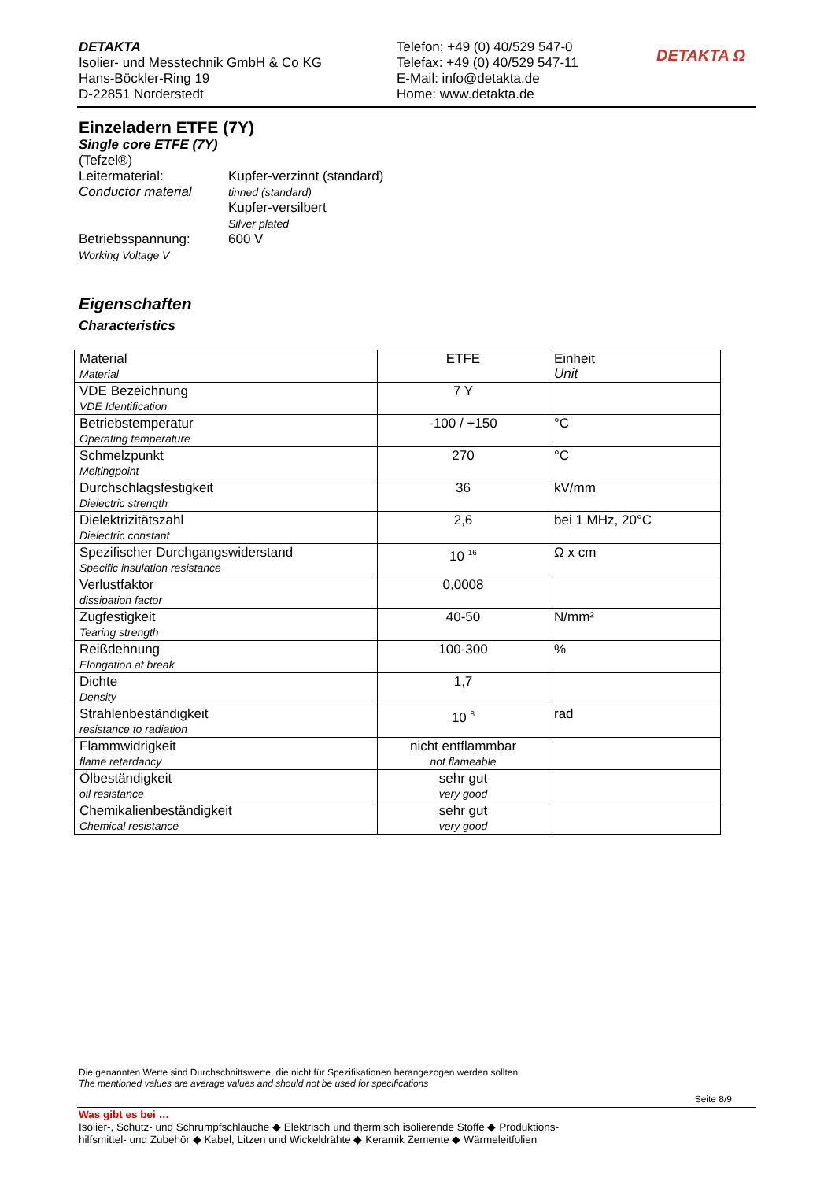DETAKTA
Isolier- und Messtechnik GmbH & Co KG
Hans-Böckler-Ring 19
D-22851 Norderstedt
Telefon: +49 (0) 40/529 547-0
Telefax: +49 (0) 40/529 547-11
E-Mail: info@detakta.de
Home: www.detakta.de
DETAKTA Ω
Einzeladern ETFE (7Y)
Single core ETFE (7Y)
(Tefzel®)
Leitermaterial:
Conductor material
Kupfer-verzinnt (standard)
tinned (standard)
Kupfer-versilbert
Silver plated
Betriebsspannung:
Working Voltage V
600 V
Eigenschaften
Characteristics
| Material Material | ETFE | Einheit Unit |
| VDE Bezeichnung VDE Identification | 7 Y | |
| Betriebstemperatur Operating temperature | -100 / +150 | °C |
| Schmelzpunkt Meltingpoint | 270 | °C |
| Durchschlagsfestigkeit Dielectric strength | 36 | kV/mm |
| Dielektrizitätszahl Dielectric constant | 2,6 | bei 1 MHz, 20°C |
| Spezifischer Durchgangswiderstand Specific insulation resistance | 10 <sup>16</sup> | Ω x cm |
| Verlustfaktor dissipation factor | 0,0008 | |
| Zugfestigkeit Tearing strength | 40-50 | N/mm² |
| Reißdehnung Elongation at break | 100-300 | % |
| Dichte Density | 1,7 | |
| Strahlenbeständigkeit resistance to radiation | 10 <sup>8</sup> | rad |
| Flammwidrigkeit flame retardancy | nicht entflammbar not flameable | |
| Ölbeständigkeit oil resistance | sehr gut very good | |
| Chemikalienbeständigkeit Chemical resistance | sehr gut very good | |
Die genannten Werte sind Durchschnittswerte, die nicht für Spezifikationen herangezogen werden sollten.
The mentioned values are average values and should not be used for specifications
Seite 8/9
Was gibt es bei …
Isolier-, Schutz- und Schrumpfschläuche ◆ Elektrisch und thermisch isolierende Stoffe ◆ Produktions-
hilfsmittel- und Zubehör ◆ Kabel, Litzen und Wickeldrähte ◆ Keramik Zemente ◆ Wärmeleitfolien